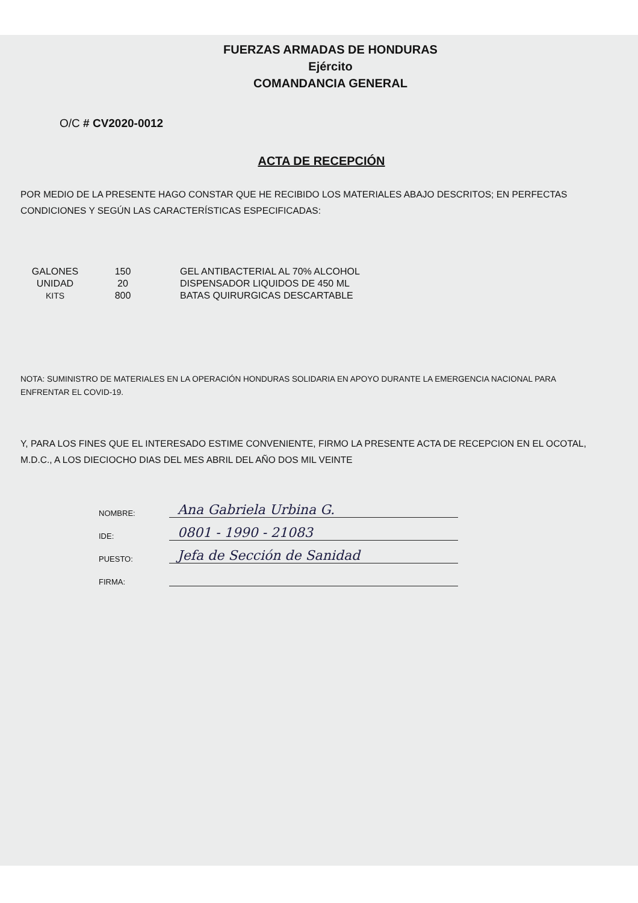FUERZAS ARMADAS DE HONDURAS
Ejército
COMANDANCIA GENERAL
O/C # CV2020-0012
ACTA DE RECEPCIÓN
POR MEDIO DE LA PRESENTE HAGO CONSTAR QUE HE RECIBIDO LOS MATERIALES ABAJO DESCRITOS; EN PERFECTAS CONDICIONES Y SEGÚN LAS CARACTERÍSTICAS ESPECIFICADAS:
| GALONES | 150 | GEL ANTIBACTERIAL AL 70% ALCOHOL |
| UNIDAD | 20 | DISPENSADOR LIQUIDOS DE 450 ML |
| KITS | 800 | BATAS QUIRURGICAS DESCARTABLE |
NOTA: SUMINISTRO DE MATERIALES EN LA OPERACIÓN HONDURAS SOLIDARIA EN APOYO DURANTE LA EMERGENCIA NACIONAL PARA ENFRENTAR EL COVID-19.
Y, PARA LOS FINES QUE EL INTERESADO ESTIME CONVENIENTE, FIRMO LA PRESENTE ACTA DE RECEPCION EN EL OCOTAL, M.D.C., A LOS DIECIOCHO DIAS DEL MES ABRIL DEL AÑO DOS MIL VEINTE
NOMBRE: Ana Gabriela Urbina G.
IDE: 0801 - 1990 - 21083
PUESTO: Jefa de Sección de Sanidad
FIRMA: